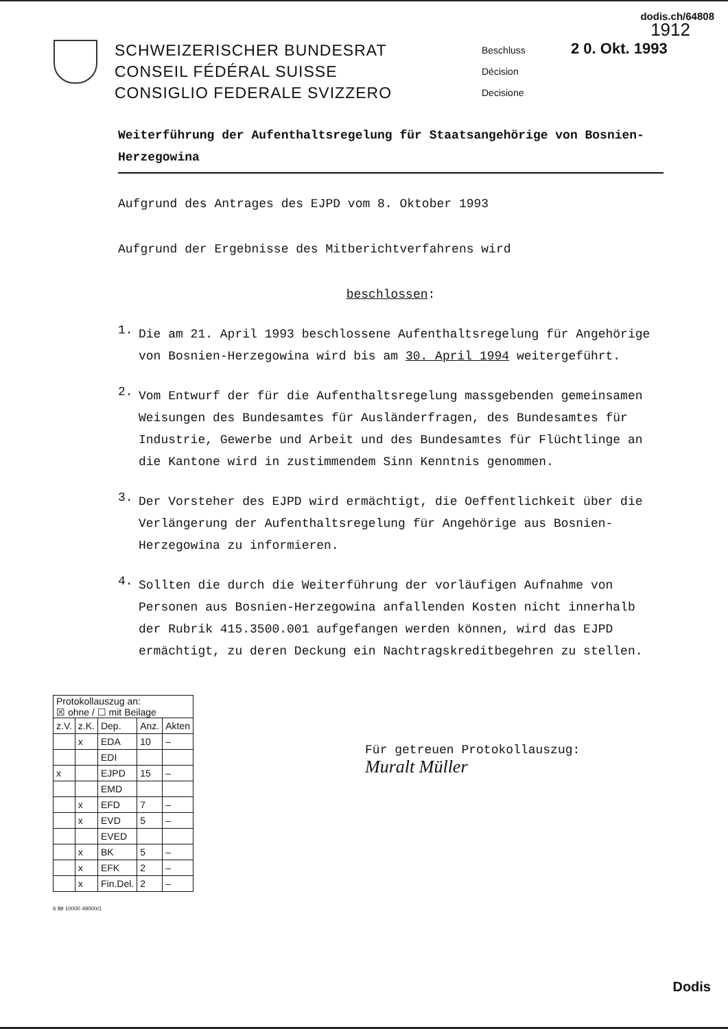dodis.ch/64808
1912
SCHWEIZERISCHER BUNDESRAT
CONSEIL FÉDÉRAL SUISSE
CONSIGLIO FEDERALE SVIZZERO
Beschluss
Décision
Decisione
2 0. Okt. 1993
Weiterführung der Aufenthaltsregelung für Staatsangehörige von Bosnien-Herzegowina
Aufgrund des Antrages des EJPD vom 8. Oktober 1993
Aufgrund der Ergebnisse des Mitberichtverfahrens wird
beschlossen:
1.
Die am 21. April 1993 beschlossene Aufenthaltsregelung für Angehörige von Bosnien-Herzegowina wird bis am 30. April 1994 weitergeführt.
2.
Vom Entwurf der für die Aufenthaltsregelung massgebenden gemeinsamen Weisungen des Bundesamtes für Ausländerfragen, des Bundesamtes für Industrie, Gewerbe und Arbeit und des Bundesamtes für Flüchtlinge an die Kantone wird in zustimmendem Sinn Kenntnis genommen.
3.
Der Vorsteher des EJPD wird ermächtigt, die Oeffentlichkeit über die Verlängerung der Aufenthaltsregelung für Angehörige aus Bosnien-Herzegowina zu informieren.
4.
Sollten die durch die Weiterführung der vorläufigen Aufnahme von Personen aus Bosnien-Herzegowina anfallenden Kosten nicht innerhalb der Rubrik 415.3500.001 aufgefangen werden können, wird das EJPD ermächtigt, zu deren Deckung ein Nachtragskreditbegehren zu stellen.
| Protokollauszug an: ☒ ohne / ☐ mit Beilage | | | | |
| --- | --- | --- | --- | --- |
| z.V. | z.K. | Dep. | Anz. | Akten |
| | x | EDA | 10 | – |
| | | EDI | | |
| x | | EJPD | 15 | – |
| | | EMD | | |
| | x | EFD | 7 | – |
| | x | EVD | 5 | – |
| | | EVED | | |
| | x | BK | 5 | – |
| | x | EFK | 2 | – |
| | x | Fin.Del. | 2 | – |
Für getreuen Protokollauszug:
Muralt Müller
6 89 10000 49000/1
Dodis